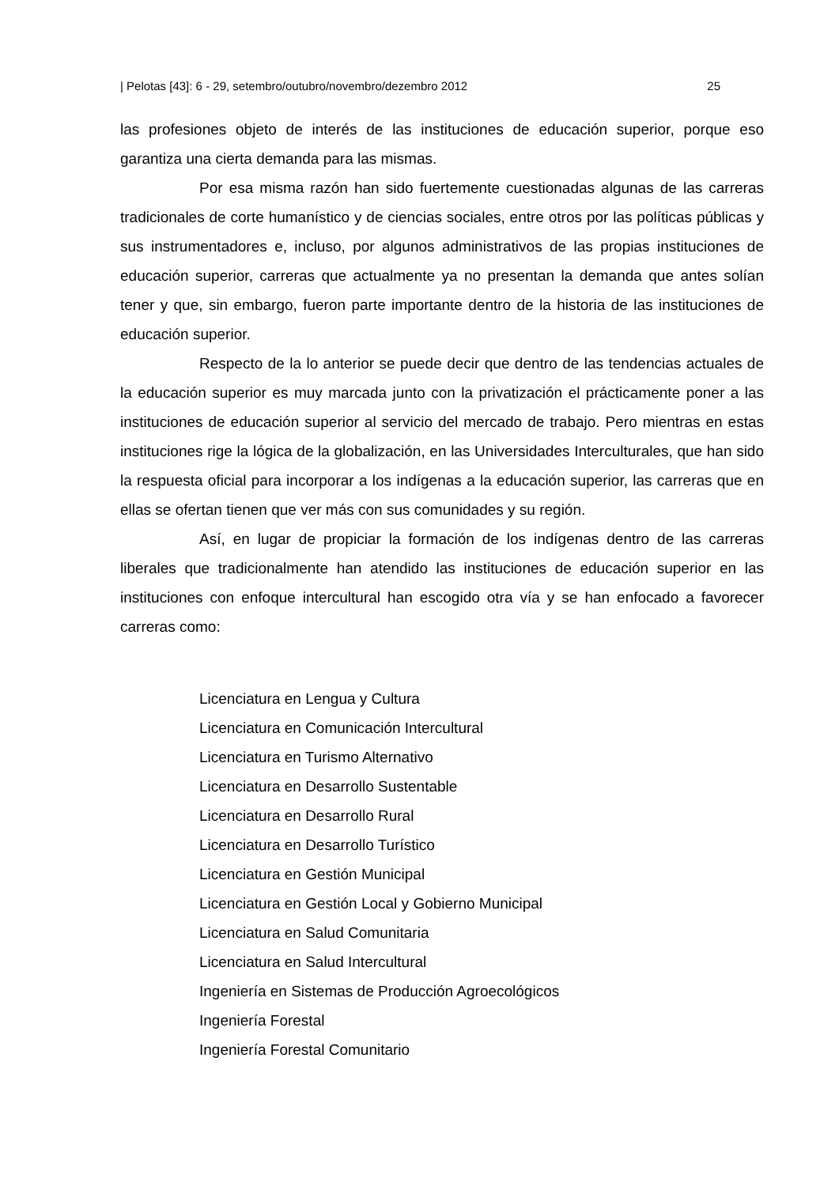| Pelotas [43]: 6 - 29, setembro/outubro/novembro/dezembro 2012 25
las profesiones objeto de interés de las instituciones de educación superior, porque eso garantiza una cierta demanda para las mismas.
Por esa misma razón han sido fuertemente cuestionadas algunas de las carreras tradicionales de corte humanístico y de ciencias sociales, entre otros por las políticas públicas y sus instrumentadores e, incluso, por algunos administrativos de las propias instituciones de educación superior, carreras que actualmente ya no presentan la demanda que antes solían tener y que, sin embargo, fueron parte importante dentro de la historia de las instituciones de educación superior.
Respecto de la lo anterior se puede decir que dentro de las tendencias actuales de la educación superior es muy marcada junto con la privatización el prácticamente poner a las instituciones de educación superior al servicio del mercado de trabajo. Pero mientras en estas instituciones rige la lógica de la globalización, en las Universidades Interculturales, que han sido la respuesta oficial para incorporar a los indígenas a la educación superior, las carreras que en ellas se ofertan tienen que ver más con sus comunidades y su región.
Así, en lugar de propiciar la formación de los indígenas dentro de las carreras liberales que tradicionalmente han atendido las instituciones de educación superior en las instituciones con enfoque intercultural han escogido otra vía y se han enfocado a favorecer carreras como:
Licenciatura en Lengua y Cultura
Licenciatura en Comunicación Intercultural
Licenciatura en Turismo Alternativo
Licenciatura en Desarrollo Sustentable
Licenciatura en Desarrollo Rural
Licenciatura en Desarrollo Turístico
Licenciatura en Gestión Municipal
Licenciatura en Gestión Local y Gobierno Municipal
Licenciatura en Salud Comunitaria
Licenciatura en Salud Intercultural
Ingeniería en Sistemas de Producción Agroecológicos
Ingeniería Forestal
Ingeniería Forestal Comunitario